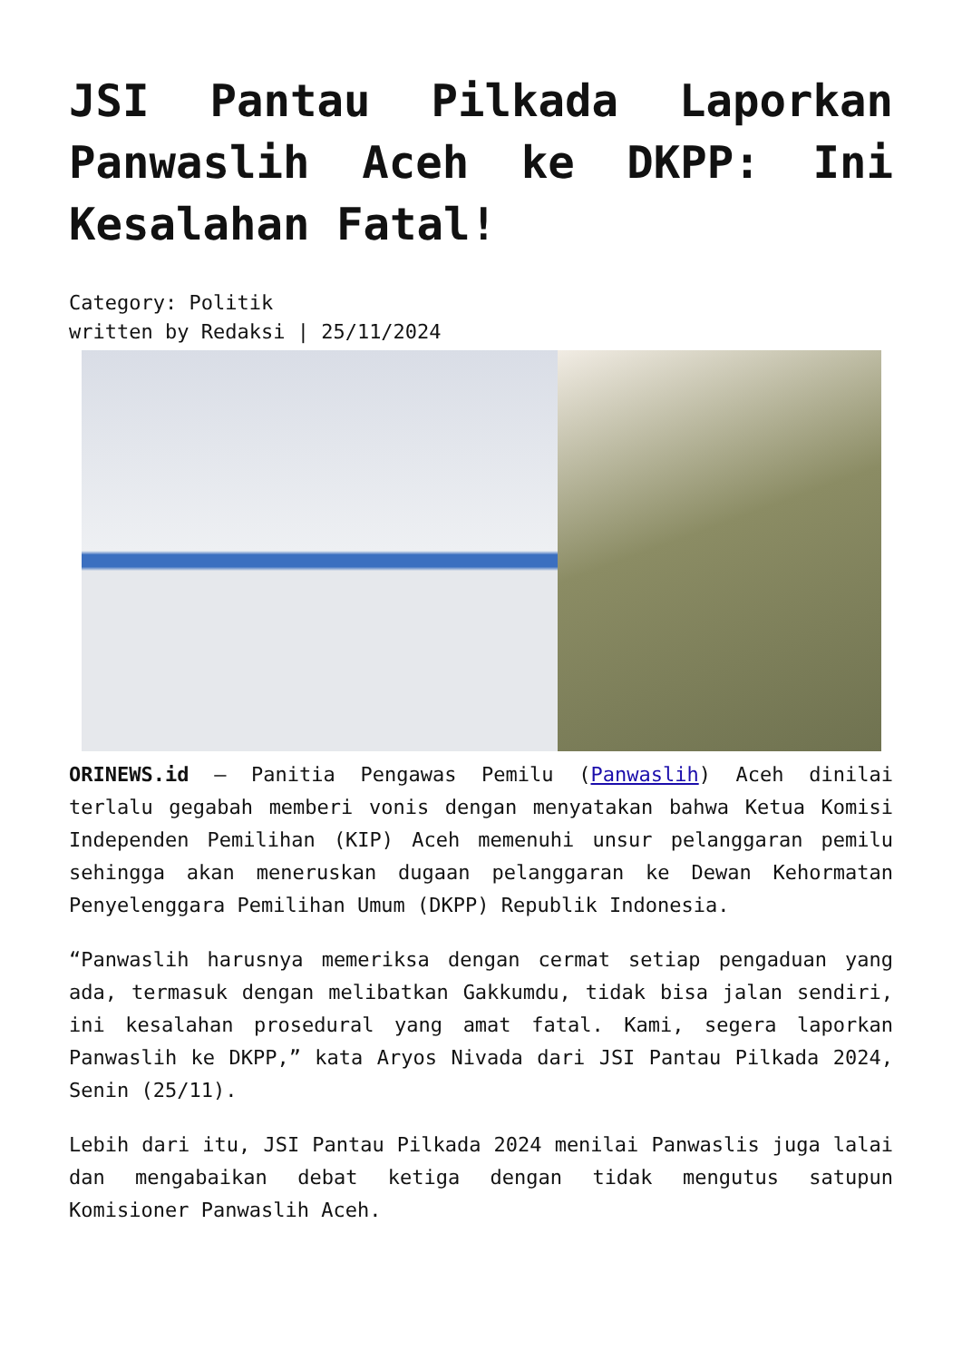JSI Pantau Pilkada Laporkan Panwaslih Aceh ke DKPP: Ini Kesalahan Fatal!
Category: Politik
written by Redaksi | 25/11/2024
ORINEWS.id – Panitia Pengawas Pemilu (Panwaslih) Aceh dinilai terlalu gegabah memberi vonis dengan menyatakan bahwa Ketua Komisi Independen Pemilihan (KIP) Aceh memenuhi unsur pelanggaran pemilu sehingga akan meneruskan dugaan pelanggaran ke Dewan Kehormatan Penyelenggara Pemilihan Umum (DKPP) Republik Indonesia.
“Panwaslih harusnya memeriksa dengan cermat setiap pengaduan yang ada, termasuk dengan melibatkan Gakkumdu, tidak bisa jalan sendiri, ini kesalahan prosedural yang amat fatal. Kami, segera laporkan Panwaslih ke DKPP,” kata Aryos Nivada dari JSI Pantau Pilkada 2024, Senin (25/11).
Lebih dari itu, JSI Pantau Pilkada 2024 menilai Panwaslis juga lalai dan mengabaikan debat ketiga dengan tidak mengutus satupun Komisioner Panwaslih Aceh.